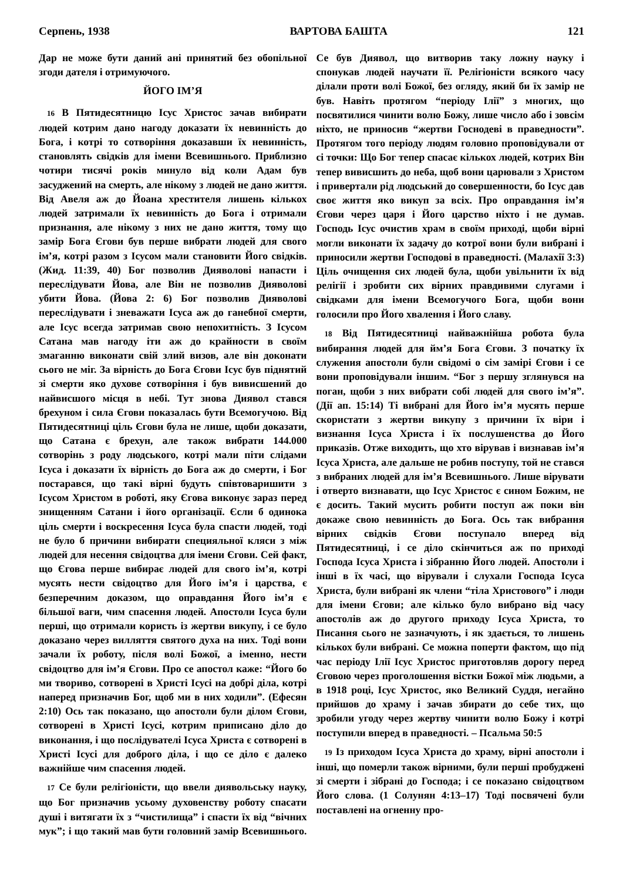Серпень, 1938 ВАРТОВА БАШТА 121
Дар не може бути даний ані принятий без обопільної згоди дателя і отримуючого.
ЙОГО ІМ’Я
16 В Пятидесятницю Ісус Христос зачав вибирати людей котрим дано нагоду доказати їх невинність до Бога, і котрі то сотворіння доказавши їх невинність, становлять свідків для імени Всевишнього. Приблизно чотири тисячі років минуло від коли Адам був засуджений на смерть, але нікому з людей не дано життя. Від Авеля аж до Йоана хрестителя лишень кількох людей затримали їх невинність до Бога і отримали признання, але нікому з них не дано життя, тому що замір Бога Єгови був перше вибрати людей для свого ім’я, котрі разом з Ісусом мали становити Його свідків. (Жид. 11:39, 40) Бог позволив Дияволові напасти і переслідувати Йова, але Він не позволив Дияволові убити Йова. (Йова 2: 6) Бог позволив Дияволові переслідувати і зневажати Ісуса аж до ганебної смерти, але Ісус всегда затримав свою непохитність. З Ісусом Сатана мав нагоду іти аж до крайности в своїм змаганню виконати свій злий визов, але він доконати сього не міг. За вірність до Бога Єгови Ісус був піднятий зі смерти яко духове сотворіння і був вивисшений до найвисшого місця в небі. Тут знова Диявол стався брехуном і сила Єгови показалась бути Всемогучою. Від Пятидесятниці ціль Єгови була не лише, щоби доказати, що Сатана є брехун, але також вибрати 144.000 сотворінь з роду людського, котрі мали піти слідами Ісуса і доказати їх вірність до Бога аж до смерти, і Бог постарався, що такі вірні будуть співтоваришити з Ісусом Христом в роботі, яку Єгова виконує зараз перед знищенням Сатани і його організації. Єсли б одинока ціль смерти і воскресення Ісуса була спасти людей, тоді не було б причини вибирати специяльної кляси з між людей для несення свідоцтва для імени Єгови. Сей факт, що Єгова перше вибирає людей для свого ім’я, котрі мусять нести свідоцтво для Його ім’я і царства, є безперечним доказом, що оправдання Його ім’я є більшої ваги, чим спасення людей. Апостоли Ісуса були перші, що отримали користь із жертви викупу, і се було доказано через вилляття святого духа на них. Тоді вони зачали їх роботу, після волі Божої, а іменно, нести свідоцтво для ім’я Єгови. Про се апостол каже: “Його бо ми твориво, сотворені в Христі Ісусі на добрі діла, котрі наперед призначив Бог, щоб ми в них ходили”. (Ефесян 2:10) Ось так показано, що апостоли були ділом Єгови, сотворені в Христі Ісусі, котрим приписано діло до виконання, і що послідувателі Ісуса Христа є сотворені в Христі Ісусі для доброго діла, і що се діло є далеко важнійше чим спасення людей.
17 Се були релігіоністи, що ввели диявольську науку, що Бог призначив усьому духовенству роботу спасати душі і витягати їх з “чистилища” і спасти їх від “вічних мук”; і що такий мав бути головний замір Всевишнього. Се був Диявол, що витворив таку ложну науку і спонукав людей научати її. Релігіоністи всякого часу ділали проти волі Божої, без огляду, який би їх замір не був. Навіть протягом “періоду Ілії” з многих, що посвятилися чинити волю Божу, лише число або і зовсім ніхто, не приносив “жертви Госнодеві в праведности”. Протягом того періоду людям головно проповідували от сі точки: Що Бог тепер спасає кількох людей, котрих Він тепер вивисшить до неба, щоб вони царювали з Христом і привертали рід людський до совершенности, бо Ісус дав своє життя яко викуп за всіх. Про оправдання ім’я Єгови через царя і Його царство ніхто і не думав. Господь Ісус очистив храм в своїм приході, щоби вірні могли виконати їх задачу до котрої вони були вибрані і приносили жертви Господові в праведності. (Малахії 3:3) Ціль очищення сих людей була, щоби увільнити їх від релігії і зробити сих вірних правдивими слугами і свідками для імени Всемогучого Бога, щоби вони голосили про Його хвалення і Його славу.
18 Від Пятидесятниці найважнійша робота була вибирання людей для йм’я Бога Єгови. З початку їх служения апостоли були свідомі о сім замірі Єгови і се вони проповідували іншим. “Бог з першу зглянувся на поган, щоби з них вибрати собі людей для свого ім’я”. (Дії ап. 15:14) Ті вибрані для Його ім’я мусять перше скористати з жертви викупу з причини їх віри і визнання Ісуса Христа і їх послушенства до Його приказів. Отже виходить, що хто вірував і визнавав ім’я Ісуса Христа, але дальше не робив поступу, той не стався з вибраних людей для ім’я Всевишнього. Лише вірувати і отверто визнавати, що Ісус Христос є сином Божим, не є досить. Такий мусить робити поступ аж поки він докаже свою невинність до Бога. Ось так вибрання вірних свідків Єгови поступало вперед від Пятидесятниці, і се діло скінчиться аж по приході Господа Ісуса Христа і зібранню Його людей. Апостоли і інші в їх часі, що вірували і слухали Господа Ісуса Христа, були вибрані як члени “тіла Христового” і люди для імени Єгови; але кілько було вибрано від часу апостолів аж до другого приходу Ісуса Христа, то Писання сього не зазначують, і як здається, то лишень кількох були вибрані. Се можна поперти фактом, що під час періоду Ілії Ісус Христос приготовляв дорогу перед Єговою через проголошення вістки Божої між людьми, а в 1918 році, Ісус Христос, яко Великий Суддя, негайно прийшов до храму і зачав збирати до себе тих, що зробили угоду через жертву чинити волю Божу і котрі поступили вперед в праведності. – Псальма 50:5
19 Із приходом Ісуса Христа до храму, вірні апостоли і інші, що померли також вірними, були перші пробуджені зі смерти і зібрані до Господа; і се показано свідоцтвом Його слова. (1 Солунян 4:13–17) Тоді посвячені були поставлені на огненну про-